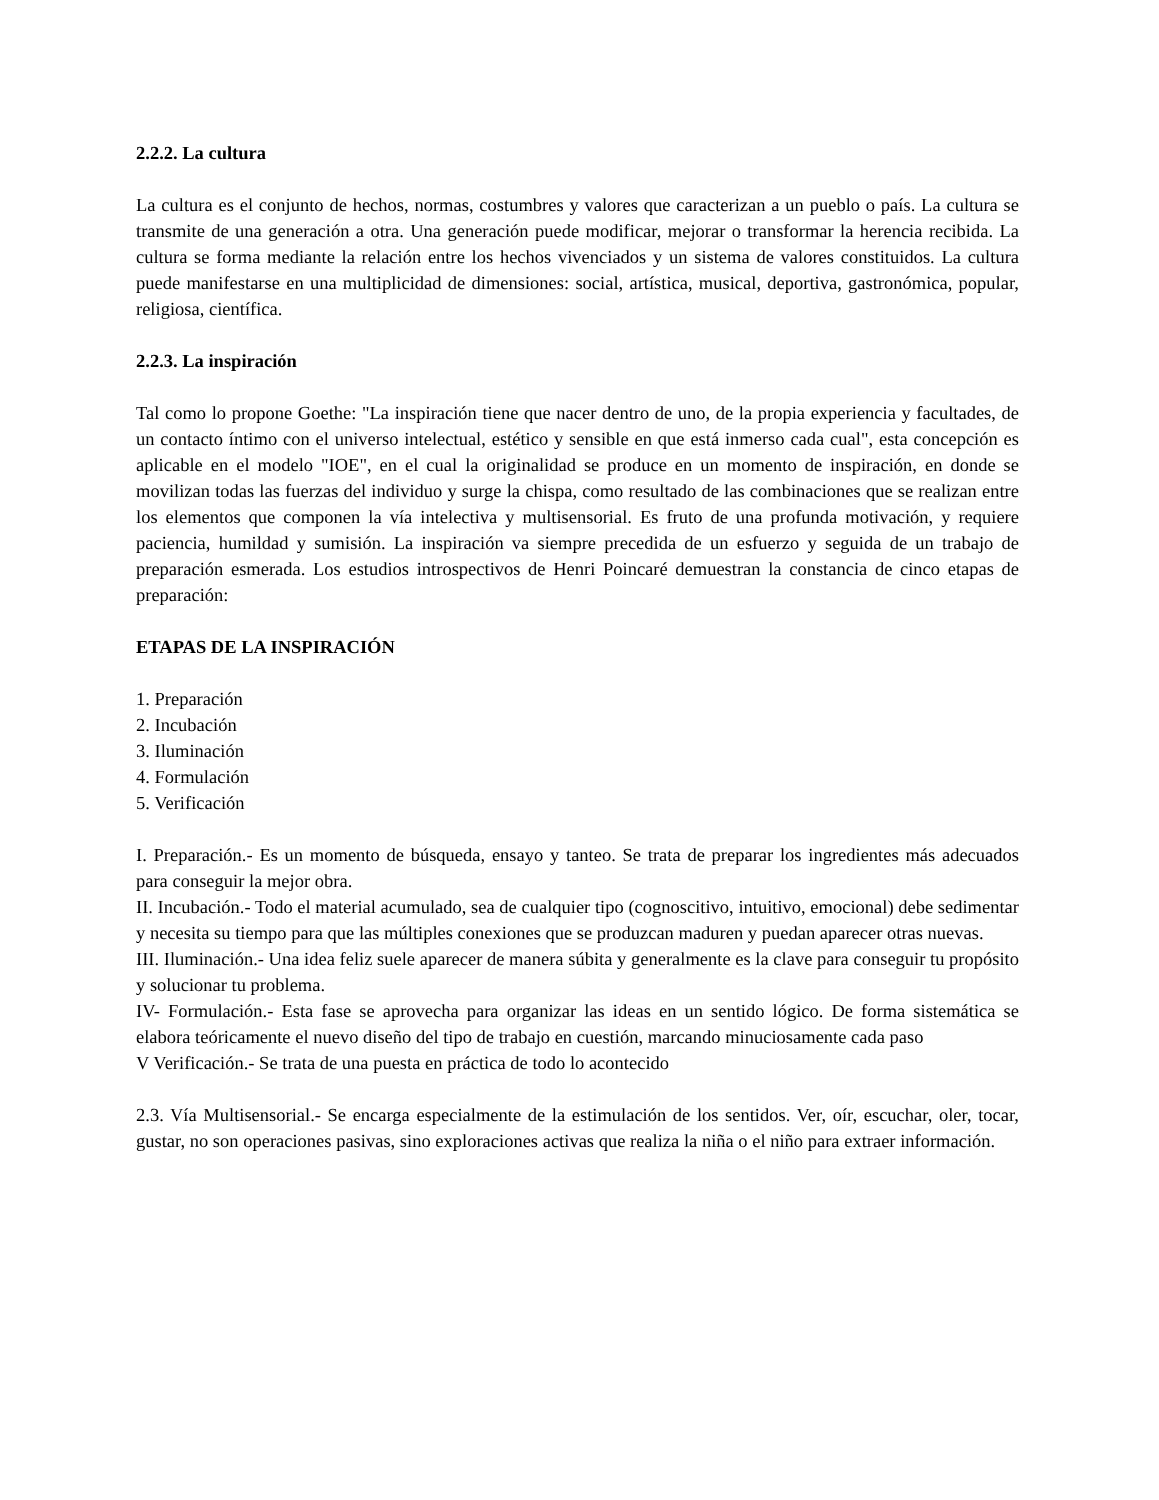2.2.2. La cultura
La cultura es el conjunto de hechos, normas, costumbres y valores que caracterizan a un pueblo o país. La cultura se transmite de una generación a otra. Una generación puede modificar, mejorar o transformar la herencia recibida. La cultura se forma mediante la relación entre los hechos vivenciados y un sistema de valores constituidos. La cultura puede manifestarse en una multiplicidad de dimensiones: social, artística, musical, deportiva, gastronómica, popular, religiosa, científica.
2.2.3. La inspiración
Tal como lo propone Goethe: "La inspiración tiene que nacer dentro de uno, de la propia experiencia y facultades, de un contacto íntimo con el universo intelectual, estético y sensible en que está inmerso cada cual", esta concepción es aplicable en el modelo "IOE", en el cual la originalidad se produce en un momento de inspiración, en donde se movilizan todas las fuerzas del individuo y surge la chispa, como resultado de las combinaciones que se realizan entre los elementos que componen la vía intelectiva y multisensorial. Es fruto de una profunda motivación, y requiere paciencia, humildad y sumisión. La inspiración va siempre precedida de un esfuerzo y seguida de un trabajo de preparación esmerada. Los estudios introspectivos de Henri Poincaré demuestran la constancia de cinco etapas de preparación:
ETAPAS DE LA INSPIRACIÓN
1. Preparación
2. Incubación
3. Iluminación
4. Formulación
5. Verificación
I. Preparación.- Es un momento de búsqueda, ensayo y tanteo. Se trata de preparar los ingredientes más adecuados para conseguir la mejor obra.
II. Incubación.- Todo el material acumulado, sea de cualquier tipo (cognoscitivo, intuitivo, emocional) debe sedimentar y necesita su tiempo para que las múltiples conexiones que se produzcan maduren y puedan aparecer otras nuevas.
III. Iluminación.- Una idea feliz suele aparecer de manera súbita y generalmente es la clave para conseguir tu propósito y solucionar tu problema.
IV- Formulación.- Esta fase se aprovecha para organizar las ideas en un sentido lógico. De forma sistemática se elabora teóricamente el nuevo diseño del tipo de trabajo en cuestión, marcando minuciosamente cada paso
V Verificación.- Se trata de una puesta en práctica de todo lo acontecido
2.3. Vía Multisensorial.- Se encarga especialmente de la estimulación de los sentidos. Ver, oír, escuchar, oler, tocar, gustar, no son operaciones pasivas, sino exploraciones activas que realiza la niña o el niño para extraer información.